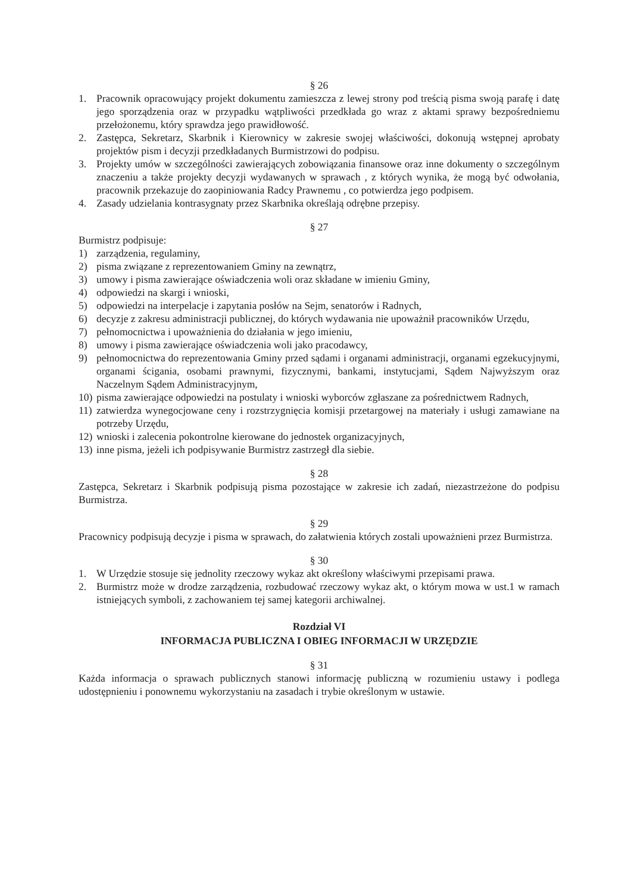§ 26
1. Pracownik opracowujący projekt dokumentu zamieszcza z lewej strony pod treścią pisma swoją parafę i datę jego sporządzenia oraz w przypadku wątpliwości przedkłada go wraz z aktami sprawy bezpośredniemu przełożonemu, który sprawdza jego prawidłowość.
2. Zastępca, Sekretarz, Skarbnik i Kierownicy w zakresie swojej właściwości, dokonują wstępnej aprobaty projektów pism i decyzji przedkładanych Burmistrzowi do podpisu.
3. Projekty umów w szczególności zawierających zobowiązania finansowe oraz inne dokumenty o szczególnym znaczeniu a także projekty decyzji wydawanych w sprawach , z których wynika, że mogą być odwołania, pracownik przekazuje do zaopiniowania Radcy Prawnemu , co potwierdza jego podpisem.
4. Zasady udzielania kontrasygnaty przez Skarbnika określają odrębne przepisy.
§ 27
Burmistrz podpisuje:
1) zarządzenia, regulaminy,
2) pisma związane z reprezentowaniem Gminy na zewnątrz,
3) umowy i pisma zawierające oświadczenia woli oraz składane w imieniu Gminy,
4) odpowiedzi na skargi i wnioski,
5) odpowiedzi na interpelacje i zapytania posłów na Sejm, senatorów i Radnych,
6) decyzje z zakresu administracji publicznej, do których wydawania nie upoważnił pracowników Urzędu,
7) pełnomocnictwa i upoważnienia do działania w jego imieniu,
8) umowy i pisma zawierające oświadczenia woli jako pracodawcy,
9) pełnomocnictwa do reprezentowania Gminy przed sądami i organami administracji, organami egzekucyjnymi, organami ścigania, osobami prawnymi, fizycznymi, bankami, instytucjami, Sądem Najwyższym oraz Naczelnym Sądem Administracyjnym,
10) pisma zawierające odpowiedzi na postulaty i wnioski wyborców zgłaszane za pośrednictwem Radnych,
11) zatwierdza wynegocjowane ceny i rozstrzygnięcia komisji przetargowej na materiały i usługi zamawiane na potrzeby Urzędu,
12) wnioski i zalecenia pokontrolne kierowane do jednostek organizacyjnych,
13) inne pisma, jeżeli ich podpisywanie Burmistrz zastrzegł dla siebie.
§ 28
Zastępca, Sekretarz i Skarbnik podpisują pisma pozostające w zakresie ich zadań, niezastrzeżone do podpisu Burmistrza.
§ 29
Pracownicy podpisują decyzje i pisma w sprawach, do załatwienia których zostali upoważnieni przez Burmistrza.
§ 30
1. W Urzędzie stosuje się jednolity rzeczowy wykaz akt określony właściwymi przepisami prawa.
2. Burmistrz może w drodze zarządzenia, rozbudować rzeczowy wykaz akt, o którym mowa w ust.1 w ramach istniejących symboli, z zachowaniem tej samej kategorii archiwalnej.
Rozdział VI
INFORMACJA PUBLICZNA I OBIEG INFORMACJI W URZĘDZIE
§ 31
Każda informacja o sprawach publicznych stanowi informację publiczną w rozumieniu ustawy i podlega udostępnieniu i ponownemu wykorzystaniu na zasadach i trybie określonym w ustawie.